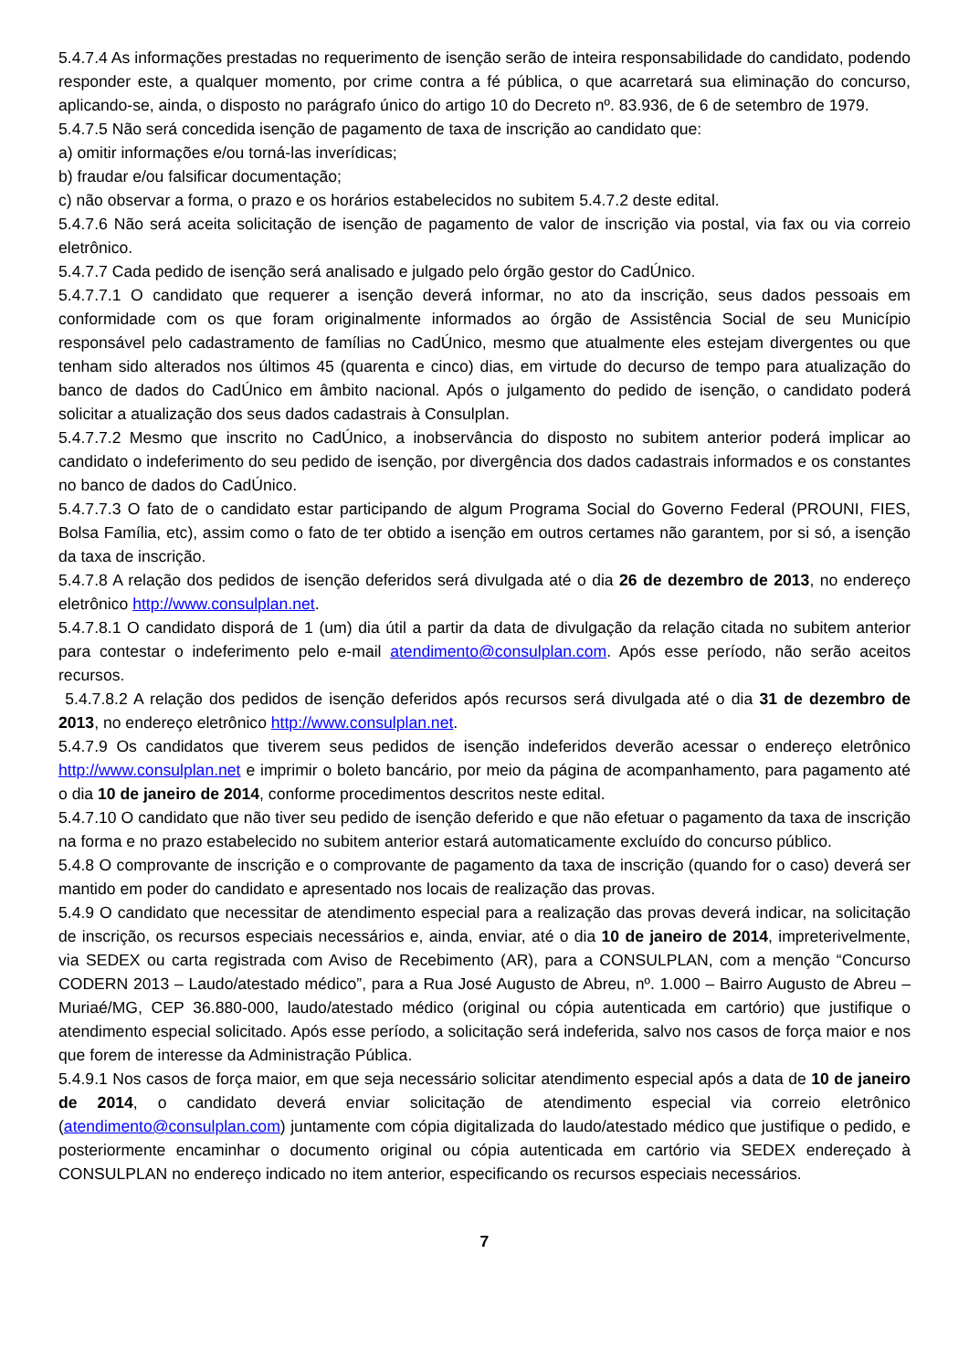5.4.7.4 As informações prestadas no requerimento de isenção serão de inteira responsabilidade do candidato, podendo responder este, a qualquer momento, por crime contra a fé pública, o que acarretará sua eliminação do concurso, aplicando-se, ainda, o disposto no parágrafo único do artigo 10 do Decreto nº. 83.936, de 6 de setembro de 1979.
5.4.7.5 Não será concedida isenção de pagamento de taxa de inscrição ao candidato que:
a) omitir informações e/ou torná-las inverídicas;
b) fraudar e/ou falsificar documentação;
c) não observar a forma, o prazo e os horários estabelecidos no subitem 5.4.7.2 deste edital.
5.4.7.6 Não será aceita solicitação de isenção de pagamento de valor de inscrição via postal, via fax ou via correio eletrônico.
5.4.7.7 Cada pedido de isenção será analisado e julgado pelo órgão gestor do CadÚnico.
5.4.7.7.1 O candidato que requerer a isenção deverá informar, no ato da inscrição, seus dados pessoais em conformidade com os que foram originalmente informados ao órgão de Assistência Social de seu Município responsável pelo cadastramento de famílias no CadÚnico, mesmo que atualmente eles estejam divergentes ou que tenham sido alterados nos últimos 45 (quarenta e cinco) dias, em virtude do decurso de tempo para atualização do banco de dados do CadÚnico em âmbito nacional. Após o julgamento do pedido de isenção, o candidato poderá solicitar a atualização dos seus dados cadastrais à Consulplan.
5.4.7.7.2 Mesmo que inscrito no CadÚnico, a inobservância do disposto no subitem anterior poderá implicar ao candidato o indeferimento do seu pedido de isenção, por divergência dos dados cadastrais informados e os constantes no banco de dados do CadÚnico.
5.4.7.7.3 O fato de o candidato estar participando de algum Programa Social do Governo Federal (PROUNI, FIES, Bolsa Família, etc), assim como o fato de ter obtido a isenção em outros certames não garantem, por si só, a isenção da taxa de inscrição.
5.4.7.8 A relação dos pedidos de isenção deferidos será divulgada até o dia 26 de dezembro de 2013, no endereço eletrônico http://www.consulplan.net.
5.4.7.8.1 O candidato disporá de 1 (um) dia útil a partir da data de divulgação da relação citada no subitem anterior para contestar o indeferimento pelo e-mail atendimento@consulplan.com. Após esse período, não serão aceitos recursos.
5.4.7.8.2 A relação dos pedidos de isenção deferidos após recursos será divulgada até o dia 31 de dezembro de 2013, no endereço eletrônico http://www.consulplan.net.
5.4.7.9 Os candidatos que tiverem seus pedidos de isenção indeferidos deverão acessar o endereço eletrônico http://www.consulplan.net e imprimir o boleto bancário, por meio da página de acompanhamento, para pagamento até o dia 10 de janeiro de 2014, conforme procedimentos descritos neste edital.
5.4.7.10 O candidato que não tiver seu pedido de isenção deferido e que não efetuar o pagamento da taxa de inscrição na forma e no prazo estabelecido no subitem anterior estará automaticamente excluído do concurso público.
5.4.8 O comprovante de inscrição e o comprovante de pagamento da taxa de inscrição (quando for o caso) deverá ser mantido em poder do candidato e apresentado nos locais de realização das provas.
5.4.9 O candidato que necessitar de atendimento especial para a realização das provas deverá indicar, na solicitação de inscrição, os recursos especiais necessários e, ainda, enviar, até o dia 10 de janeiro de 2014, impreterivelmente, via SEDEX ou carta registrada com Aviso de Recebimento (AR), para a CONSULPLAN, com a menção “Concurso CODERN 2013 – Laudo/atestado médico”, para a Rua José Augusto de Abreu, nº. 1.000 – Bairro Augusto de Abreu – Muriaé/MG, CEP 36.880-000, laudo/atestado médico (original ou cópia autenticada em cartório) que justifique o atendimento especial solicitado. Após esse período, a solicitação será indeferida, salvo nos casos de força maior e nos que forem de interesse da Administração Pública.
5.4.9.1 Nos casos de força maior, em que seja necessário solicitar atendimento especial após a data de 10 de janeiro de 2014, o candidato deverá enviar solicitação de atendimento especial via correio eletrônico (atendimento@consulplan.com) juntamente com cópia digitalizada do laudo/atestado médico que justifique o pedido, e posteriormente encaminhar o documento original ou cópia autenticada em cartório via SEDEX endereçado à CONSULPLAN no endereço indicado no item anterior, especificando os recursos especiais necessários.
7